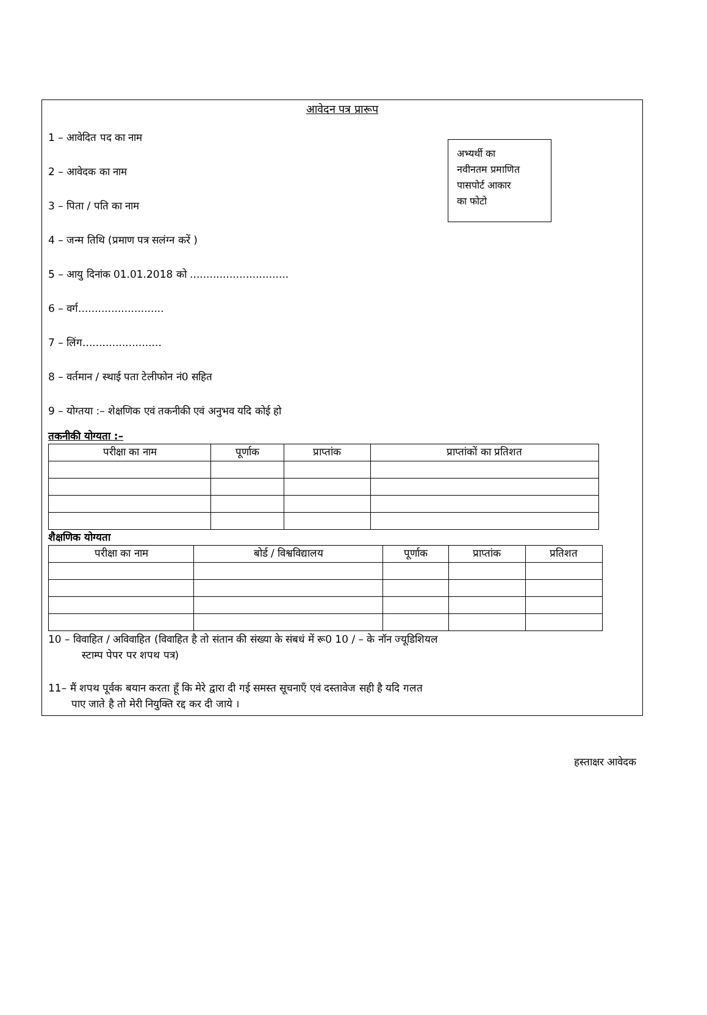आवेदन पत्र प्रारूप
अभ्यर्थी का
नवीनतम प्रमाणित
पासपोर्ट आकार
का फोटो
1 – आवेदित पद का नाम
2 – आवेदक का नाम
3 – पिता / पति का नाम
4 – जन्म तिथि (प्रमाण पत्र सलंग्न करें )
5 – आयु दिनांक 01.01.2018 को ..............................
6 – वर्ग..........................
7 – लिंग........................
8 – वर्तमान / स्थाई पता टेलीफोन नं0 सहित
9 – योग्तया :– शेक्षणिक एवं तकनीकी एवं अनुभव यदि कोई हो
तकनीकी योग्यता :–
| परीक्षा का नाम | पूर्णाक | प्राप्तांक | प्राप्तांकों का प्रतिशत |
| --- | --- | --- | --- |
शैक्षणिक योग्यता
| परीक्षा का नाम | बोर्ड / विश्वविद्यालय | पूर्णाक | प्राप्तांक | प्रतिशत |
| --- | --- | --- | --- | --- |
10 – विवाहित / अविवाहित (विवाहित है तो संतान की संख्या के संबधं में रू0 10 / – के नॉन ज्यूडिशियल
स्टाम्प पेपर पर शपथ पत्र)
11– मैं शपथ पूर्वक बयान करता हूँ कि मेरे द्वारा दी गई समस्त सूचनाएँ एवं दस्तावेज सही है यदि गलत
पाए जाते है तो मेरी नियुक्ति रद्द कर दी जाये ।
हस्ताक्षर आवेदक